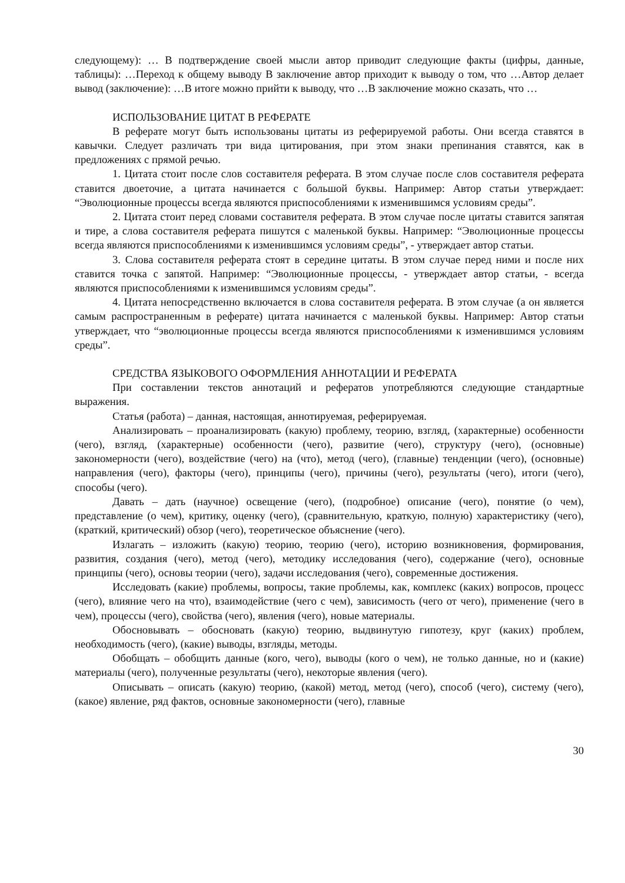следующему): … В подтверждение своей мысли автор приводит следующие факты (цифры, данные, таблицы): …Переход к общему выводу В заключение автор приходит к выводу о том, что …Автор делает вывод (заключение): …В итоге можно прийти к выводу, что …В заключение можно сказать, что …
ИСПОЛЬЗОВАНИЕ ЦИТАТ В РЕФЕРАТЕ
В реферате могут быть использованы цитаты из реферируемой работы. Они всегда ставятся в кавычки. Следует различать три вида цитирования, при этом знаки препинания ставятся, как в предложениях с прямой речью.
1. Цитата стоит после слов составителя реферата. В этом случае после слов составителя реферата ставится двоеточие, а цитата начинается с большой буквы. Например: Автор статьи утверждает: “Эволюционные процессы всегда являются приспособлениями к изменившимся условиям среды”.
2. Цитата стоит перед словами составителя реферата. В этом случае после цитаты ставится запятая и тире, а слова составителя реферата пишутся с маленькой буквы. Например: “Эволюционные процессы всегда являются приспособлениями к изменившимся условиям среды”, - утверждает автор статьи.
3. Слова составителя реферата стоят в середине цитаты. В этом случае перед ними и после них ставится точка с запятой. Например: “Эволюционные процессы, - утверждает автор статьи, - всегда являются приспособлениями к изменившимся условиям среды”.
4. Цитата непосредственно включается в слова составителя реферата. В этом случае (а он является самым распространенным в реферате) цитата начинается с маленькой буквы. Например: Автор статьи утверждает, что “эволюционные процессы всегда являются приспособлениями к изменившимся условиям среды”.
СРЕДСТВА ЯЗЫКОВОГО ОФОРМЛЕНИЯ АННОТАЦИИ И РЕФЕРАТА
При составлении текстов аннотаций и рефератов употребляются следующие стандартные выражения.
Статья (работа) – данная, настоящая, аннотируемая, реферируемая.
Анализировать – проанализировать (какую) проблему, теорию, взгляд, (характерные) особенности (чего), взгляд, (характерные) особенности (чего), развитие (чего), структуру (чего), (основные) закономерности (чего), воздействие (чего) на (что), метод (чего), (главные) тенденции (чего), (основные) направления (чего), факторы (чего), принципы (чего), причины (чего), результаты (чего), итоги (чего), способы (чего).
Давать – дать (научное) освещение (чего), (подробное) описание (чего), понятие (о чем), представление (о чем), критику, оценку (чего), (сравнительную, краткую, полную) характеристику (чего), (краткий, критический) обзор (чего), теоретическое объяснение (чего).
Излагать – изложить (какую) теорию, теорию (чего), историю возникновения, формирования, развития, создания (чего), метод (чего), методику исследования (чего), содержание (чего), основные принципы (чего), основы теории (чего), задачи исследования (чего), современные достижения.
Исследовать (какие) проблемы, вопросы, такие проблемы, как, комплекс (каких) вопросов, процесс (чего), влияние чего на что), взаимодействие (чего с чем), зависимость (чего от чего), применение (чего в чем), процессы (чего), свойства (чего), явления (чего), новые материалы.
Обосновывать – обосновать (какую) теорию, выдвинутую гипотезу, круг (каких) проблем, необходимость (чего), (какие) выводы, взгляды, методы.
Обобщать – обобщить данные (кого, чего), выводы (кого о чем), не только данные, но и (какие) материалы (чего), полученные результаты (чего), некоторые явления (чего).
Описывать – описать (какую) теорию, (какой) метод, метод (чего), способ (чего), систему (чего), (какое) явление, ряд фактов, основные закономерности (чего), главные
30